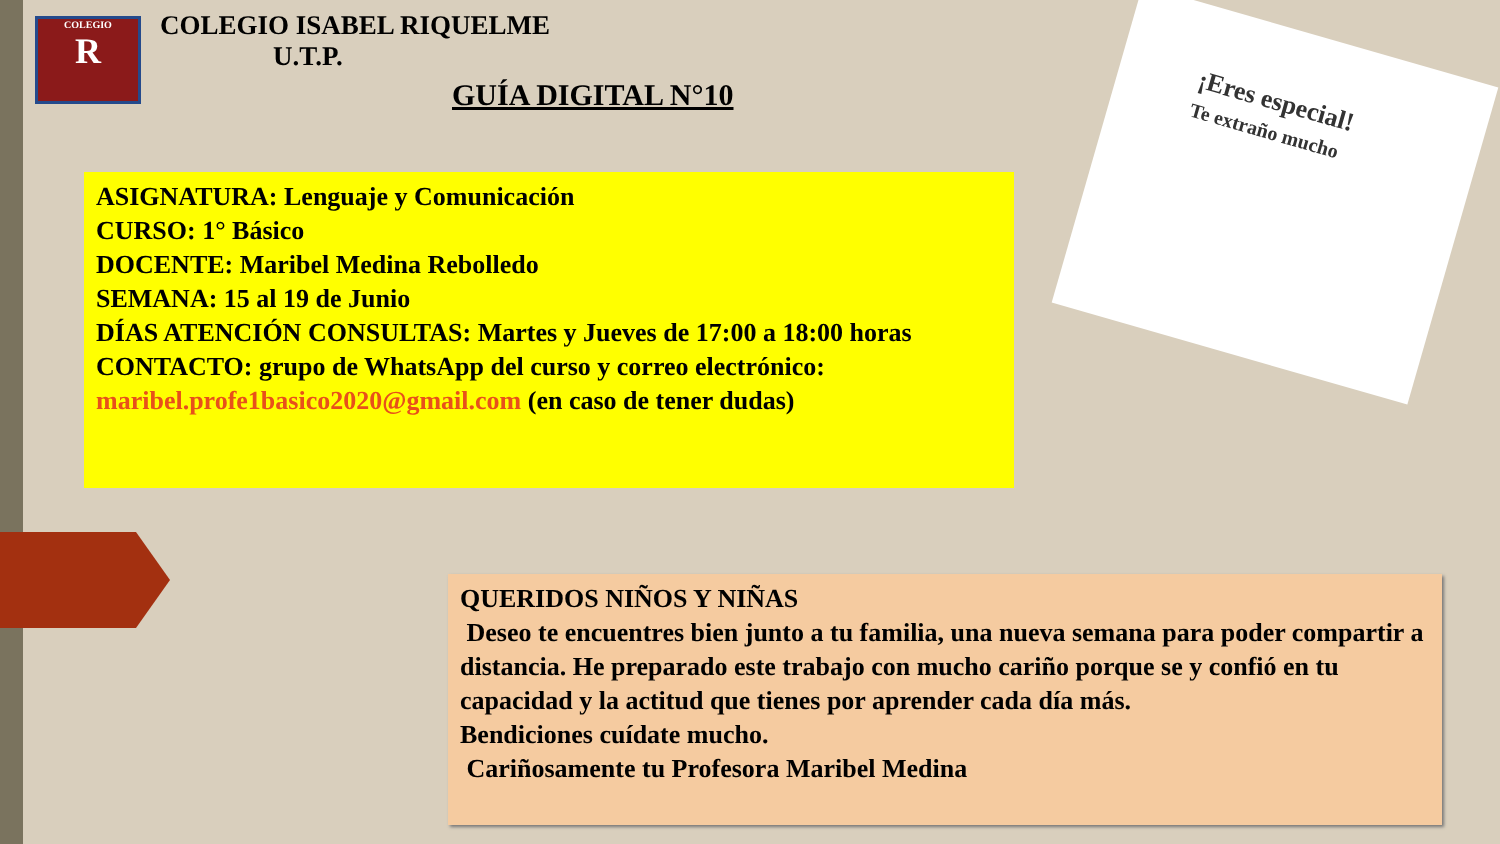COLEGIO
R
COLEGIO ISABEL RIQUELME
U.T.P.
GUÍA DIGITAL N°10
¡Eres especial!
Te extraño mucho
ASIGNATURA: Lenguaje y Comunicación
CURSO: 1° Básico
DOCENTE: Maribel Medina Rebolledo
SEMANA: 15 al 19 de Junio
DÍAS ATENCIÓN CONSULTAS: Martes y Jueves de 17:00 a 18:00 horas
CONTACTO: grupo de WhatsApp del curso y correo electrónico:
maribel.profe1basico2020@gmail.com (en caso de tener dudas)
QUERIDOS NIÑOS Y NIÑAS
Deseo te encuentres bien junto a tu familia, una nueva semana para poder compartir a distancia. He preparado este trabajo con mucho cariño porque se y confió en tu capacidad y la actitud que tienes por aprender cada día más.
Bendiciones cuídate mucho.
Cariñosamente tu Profesora Maribel Medina